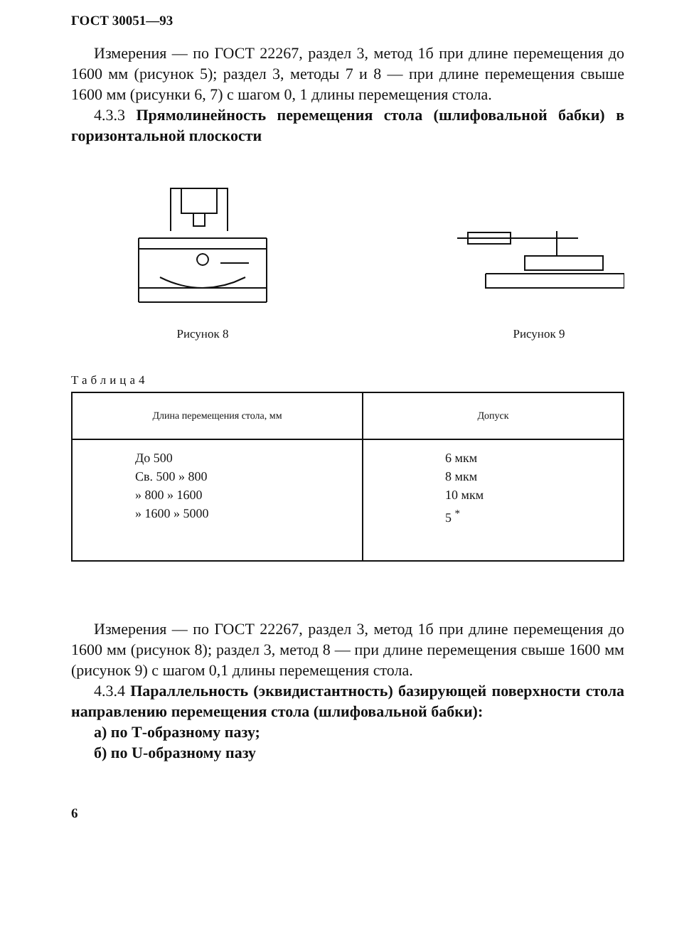ГОСТ 30051—93
Измерения — по ГОСТ 22267, раздел 3, метод 1б при длине перемещения до 1600 мм (рисунок 5); раздел 3, методы 7 и 8 — при длине перемещения свыше 1600 мм (рисунки 6, 7) с шагом 0, 1 длины перемещения стола.
4.3.3 Прямолинейность перемещения стола (шлифовальной бабки) в горизонтальной плоскости
Рисунок 8 Рисунок 9
Таблица4
| Длина перемещения стола, мм | Допуск |
| --- | --- |
| До 500 Св. 500 » 800 » 800 » 1600 » 1600 » 5000 | 6 мкм 8 мкм 10 мкм 5 <sup>*</sup> |
Измерения — по ГОСТ 22267, раздел 3, метод 1б при длине перемещения до 1600 мм (рисунок 8); раздел 3, метод 8 — при длине перемещения свыше 1600 мм (рисунок 9) с шагом 0,1 длины перемещения стола.
4.3.4 Параллельность (эквидистантность) базирующей поверхности стола направлению перемещения стола (шлифовальной бабки):
а) по Т-образному пазу;
б) по U-образному пазу
6